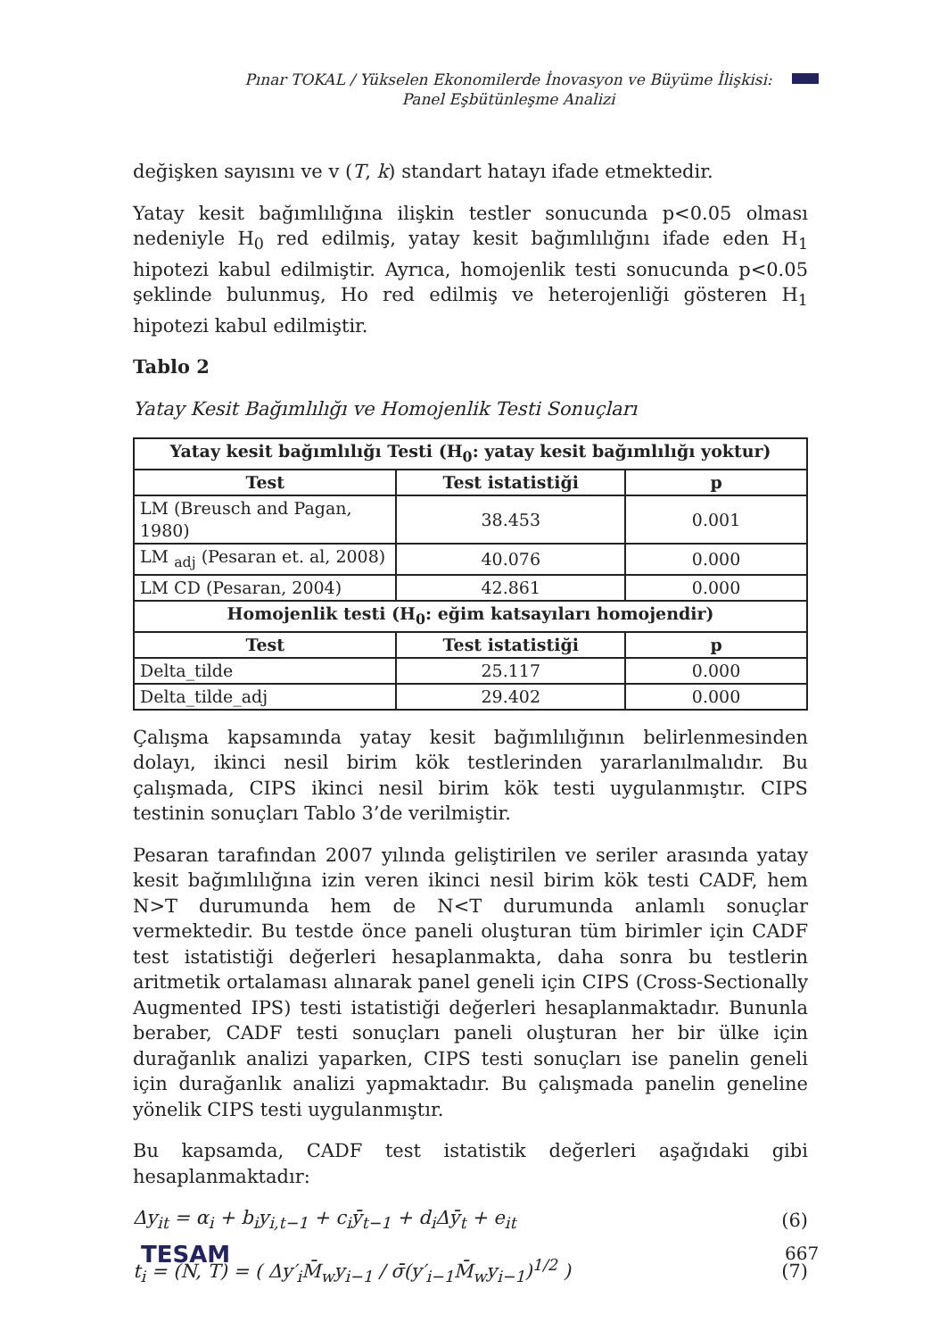Pınar TOKAL / Yükselen Ekonomilerde İnovasyon ve Büyüme İlişkisi: Panel Eşbütünleşme Analizi
değişken sayısını ve v (T, k) standart hatayı ifade etmektedir.
Yatay kesit bağımlılığına ilişkin testler sonucunda p<0.05 olması nedeniyle H<sub>0</sub> red edilmiş, yatay kesit bağımlılığını ifade eden H<sub>1</sub> hipotezi kabul edilmiştir. Ayrıca, homojenlik testi sonucunda p<0.05 şeklinde bulunmuş, Ho red edilmiş ve heterojenliği gösteren H<sub>1</sub> hipotezi kabul edilmiştir.
Tablo 2
Yatay Kesit Bağımlılığı ve Homojenlik Testi Sonuçları
| Yatay kesit bağımlılığı Testi (H<sub>0</sub>: yatay kesit bağımlılığı yoktur) | | |
| --- | --- | --- |
| Test | Test istatistiği | p |
| LM (Breusch and Pagan, 1980) | 38.453 | 0.001 |
| LM <sub>adj</sub> (Pesaran et. al, 2008) | 40.076 | 0.000 |
| LM CD (Pesaran, 2004) | 42.861 | 0.000 |
| Homojenlik testi (H<sub>0</sub>: eğim katsayıları homojendir) | | |
| Test | Test istatistiği | p |
| Delta_tilde | 25.117 | 0.000 |
| Delta_tilde_adj | 29.402 | 0.000 |
Çalışma kapsamında yatay kesit bağımlılığının belirlenmesinden dolayı, ikinci nesil birim kök testlerinden yararlanılmalıdır. Bu çalışmada, CIPS ikinci nesil birim kök testi uygulanmıştır. CIPS testinin sonuçları Tablo 3’de verilmiştir.
Pesaran tarafından 2007 yılında geliştirilen ve seriler arasında yatay kesit bağımlılığına izin veren ikinci nesil birim kök testi CADF, hem N>T durumunda hem de N<T durumunda anlamlı sonuçlar vermektedir. Bu testde önce paneli oluşturan tüm birimler için CADF test istatistiği değerleri hesaplanmakta, daha sonra bu testlerin aritmetik ortalaması alınarak panel geneli için CIPS (Cross-Sectionally Augmented IPS) testi istatistiği değerleri hesaplanmaktadır. Bununla beraber, CADF testi sonuçları paneli oluşturan her bir ülke için durağanlık analizi yaparken, CIPS testi sonuçları ise panelin geneli için durağanlık analizi yapmaktadır. Bu çalışmada panelin geneline yönelik CIPS testi uygulanmıştır.
Bu kapsamda, CADF test istatistik değerleri aşağıdaki gibi hesaplanmaktadır:
Δy<sub>it</sub> = α<sub>i</sub> + b<sub>i</sub>y<sub>i,t−1</sub> + c<sub>i</sub>ȳ<sub>t−1</sub> + d<sub>i</sub>Δȳ<sub>t</sub> + e<sub>it</sub> (6)
t<sub>i</sub> = (N, T) = ( Δy′<sub>i</sub>M̄<sub>w</sub>y<sub>i−1</sub> / σ̄(y′<sub>i−1</sub>M̄<sub>w</sub>y<sub>i−1</sub>)<sup>1/2</sup> ) (7)
TESAM 667